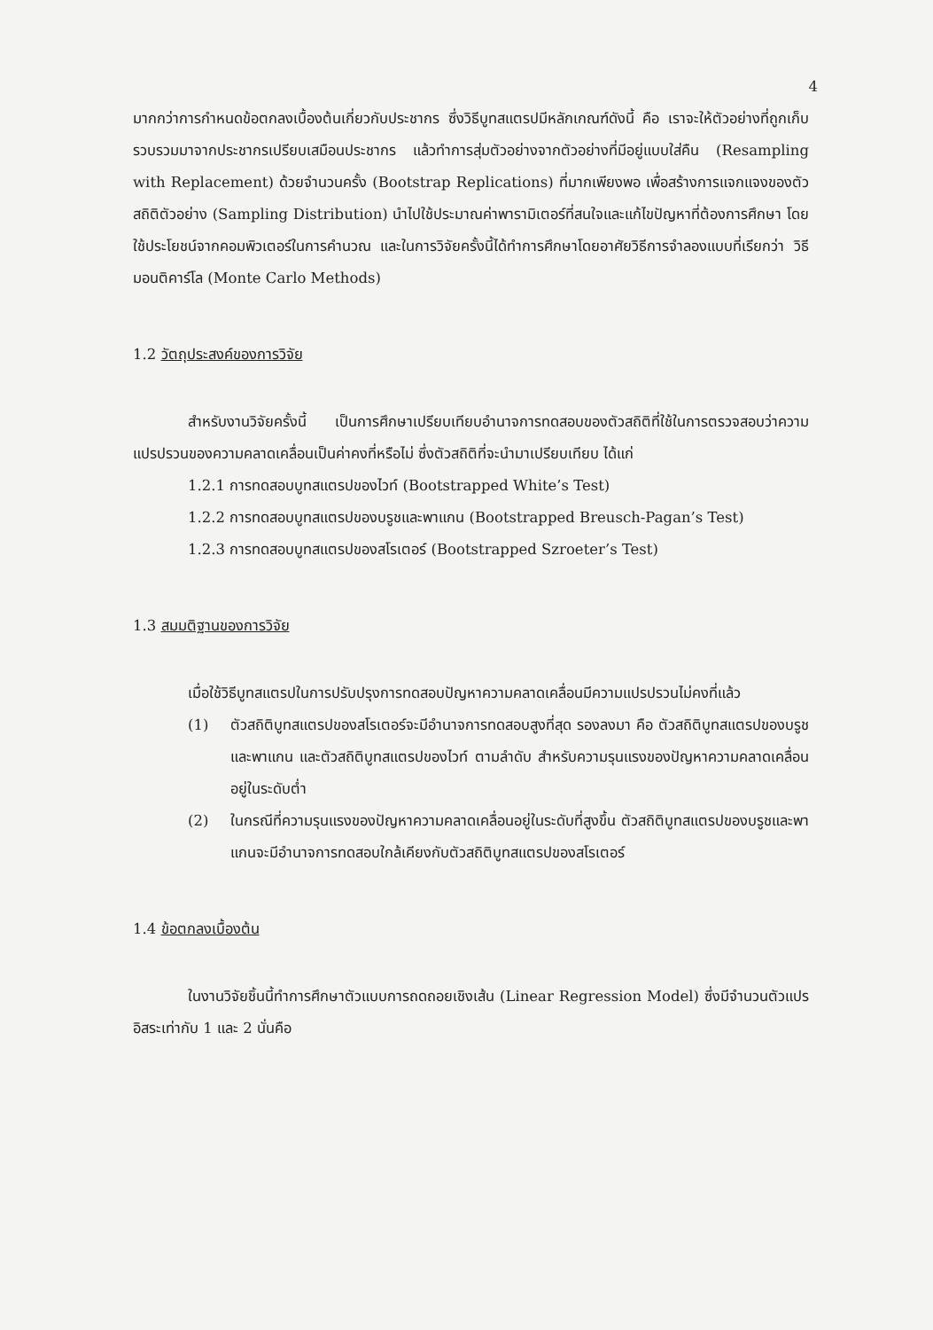4
มากกว่าการกำหนดข้อตกลงเบื้องต้นเกี่ยวกับประชากร ซึ่งวิธีบูทสแตรปมีหลักเกณฑ์ดังนี้ คือ เราจะให้ตัวอย่างที่ถูกเก็บรวบรวมมาจากประชากรเปรียบเสมือนประชากร แล้วทำการสุ่มตัวอย่างจากตัวอย่างที่มีอยู่แบบใส่คืน (Resampling with Replacement) ด้วยจำนวนครั้ง (Bootstrap Replications) ที่มากเพียงพอ เพื่อสร้างการแจกแจงของตัวสถิติตัวอย่าง (Sampling Distribution) นำไปใช้ประมาณค่าพารามิเตอร์ที่สนใจและแก้ไขปัญหาที่ต้องการศึกษา โดยใช้ประโยชน์จากคอมพิวเตอร์ในการคำนวณ และในการวิจัยครั้งนี้ได้ทำการศึกษาโดยอาศัยวิธีการจำลองแบบที่เรียกว่า วิธีมอนติคาร์โล (Monte Carlo Methods)
1.2 วัตถุประสงค์ของการวิจัย
สำหรับงานวิจัยครั้งนี้ เป็นการศึกษาเปรียบเทียบอำนาจการทดสอบของตัวสถิติที่ใช้ในการตรวจสอบว่าความแปรปรวนของความคลาดเคลื่อนเป็นค่าคงที่หรือไม่ ซึ่งตัวสถิติที่จะนำมาเปรียบเทียบ ได้แก่
1.2.1 การทดสอบบูทสแตรปของไวท์ (Bootstrapped White’s Test)
1.2.2 การทดสอบบูทสแตรปของบรูชและพาแกน (Bootstrapped Breusch-Pagan’s Test)
1.2.3 การทดสอบบูทสแตรปของสโรเตอร์ (Bootstrapped Szroeter’s Test)
1.3 สมมติฐานของการวิจัย
เมื่อใช้วิธีบูทสแตรปในการปรับปรุงการทดสอบปัญหาความคลาดเคลื่อนมีความแปรปรวนไม่คงที่แล้ว
(1) ตัวสถิติบูทสแตรปของสโรเตอร์จะมีอำนาจการทดสอบสูงที่สุด รองลงมา คือ ตัวสถิติบูทสแตรปของบรูชและพาแกน และตัวสถิติบูทสแตรปของไวท์ ตามลำดับ สำหรับความรุนแรงของปัญหาความคลาดเคลื่อนอยู่ในระดับต่ำ
(2) ในกรณีที่ความรุนแรงของปัญหาความคลาดเคลื่อนอยู่ในระดับที่สูงขึ้น ตัวสถิติบูทสแตรปของบรูชและพาแกนจะมีอำนาจการทดสอบใกล้เคียงกับตัวสถิติบูทสแตรปของสโรเตอร์
1.4 ข้อตกลงเบื้องต้น
ในงานวิจัยชิ้นนี้ทำการศึกษาตัวแบบการถดถอยเชิงเส้น (Linear Regression Model) ซึ่งมีจำนวนตัวแปรอิสระเท่ากับ 1 และ 2 นั่นคือ